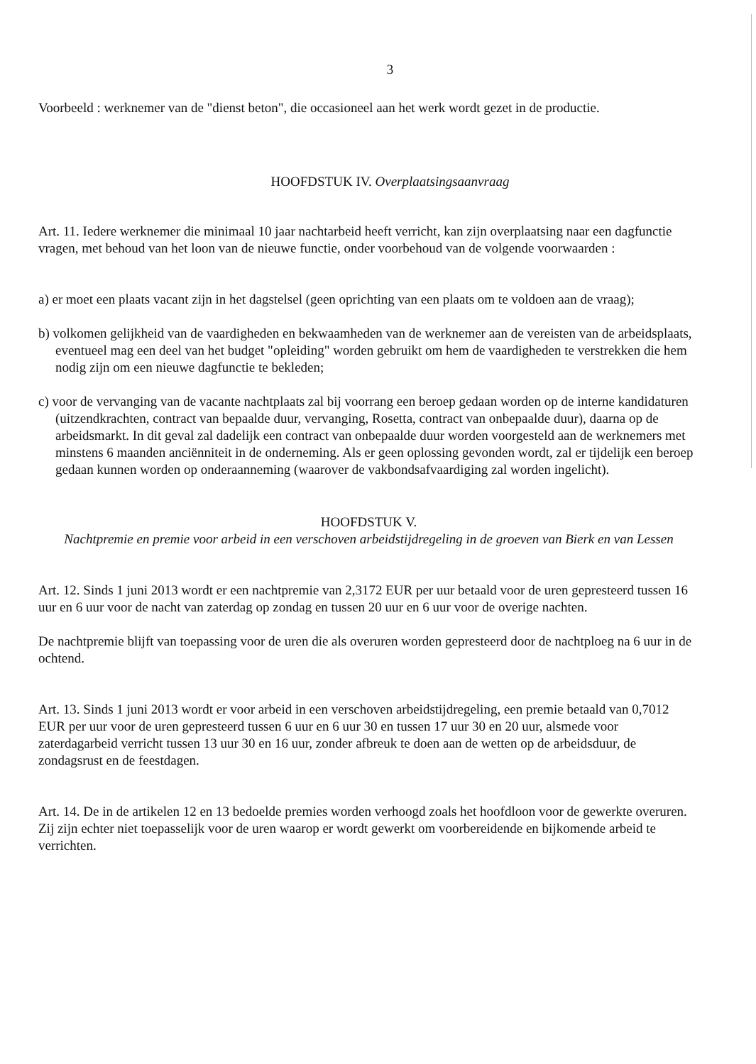3
Voorbeeld : werknemer van de "dienst beton", die occasioneel aan het werk wordt gezet in de productie.
HOOFDSTUK IV. Overplaatsingsaanvraag
Art. 11. Iedere werknemer die minimaal 10 jaar nachtarbeid heeft verricht, kan zijn overplaatsing naar een dagfunctie vragen, met behoud van het loon van de nieuwe functie, onder voorbehoud van de volgende voorwaarden :
a) er moet een plaats vacant zijn in het dagstelsel (geen oprichting van een plaats om te voldoen aan de vraag);
b) volkomen gelijkheid van de vaardigheden en bekwaamheden van de werknemer aan de vereisten van de arbeidsplaats, eventueel mag een deel van het budget "opleiding" worden gebruikt om hem de vaardigheden te verstrekken die hem nodig zijn om een nieuwe dagfunctie te bekleden;
c) voor de vervanging van de vacante nachtplaats zal bij voorrang een beroep gedaan worden op de interne kandidaturen (uitzendkrachten, contract van bepaalde duur, vervanging, Rosetta, contract van onbepaalde duur), daarna op de arbeidsmarkt. In dit geval zal dadelijk een contract van onbepaalde duur worden voorgesteld aan de werknemers met minstens 6 maanden anciënniteit in de onderneming. Als er geen oplossing gevonden wordt, zal er tijdelijk een beroep gedaan kunnen worden op onderaanneming (waarover de vakbondsafvaardiging zal worden ingelicht).
HOOFDSTUK V.
Nachtpremie en premie voor arbeid in een verschoven arbeidstijdregeling in de groeven van Bierk en van Lessen
Art. 12. Sinds 1 juni 2013 wordt er een nachtpremie van 2,3172 EUR per uur betaald voor de uren gepresteerd tussen 16 uur en 6 uur voor de nacht van zaterdag op zondag en tussen 20 uur en 6 uur voor de overige nachten.
De nachtpremie blijft van toepassing voor de uren die als overuren worden gepresteerd door de nachtploeg na 6 uur in de ochtend.
Art. 13. Sinds 1 juni 2013 wordt er voor arbeid in een verschoven arbeidstijdregeling, een premie betaald van 0,7012 EUR per uur voor de uren gepresteerd tussen 6 uur en 6 uur 30 en tussen 17 uur 30 en 20 uur, alsmede voor zaterdagarbeid verricht tussen 13 uur 30 en 16 uur, zonder afbreuk te doen aan de wetten op de arbeidsduur, de zondagsrust en de feestdagen.
Art. 14. De in de artikelen 12 en 13 bedoelde premies worden verhoogd zoals het hoofdloon voor de gewerkte overuren. Zij zijn echter niet toepasselijk voor de uren waarop er wordt gewerkt om voorbereidende en bijkomende arbeid te verrichten.